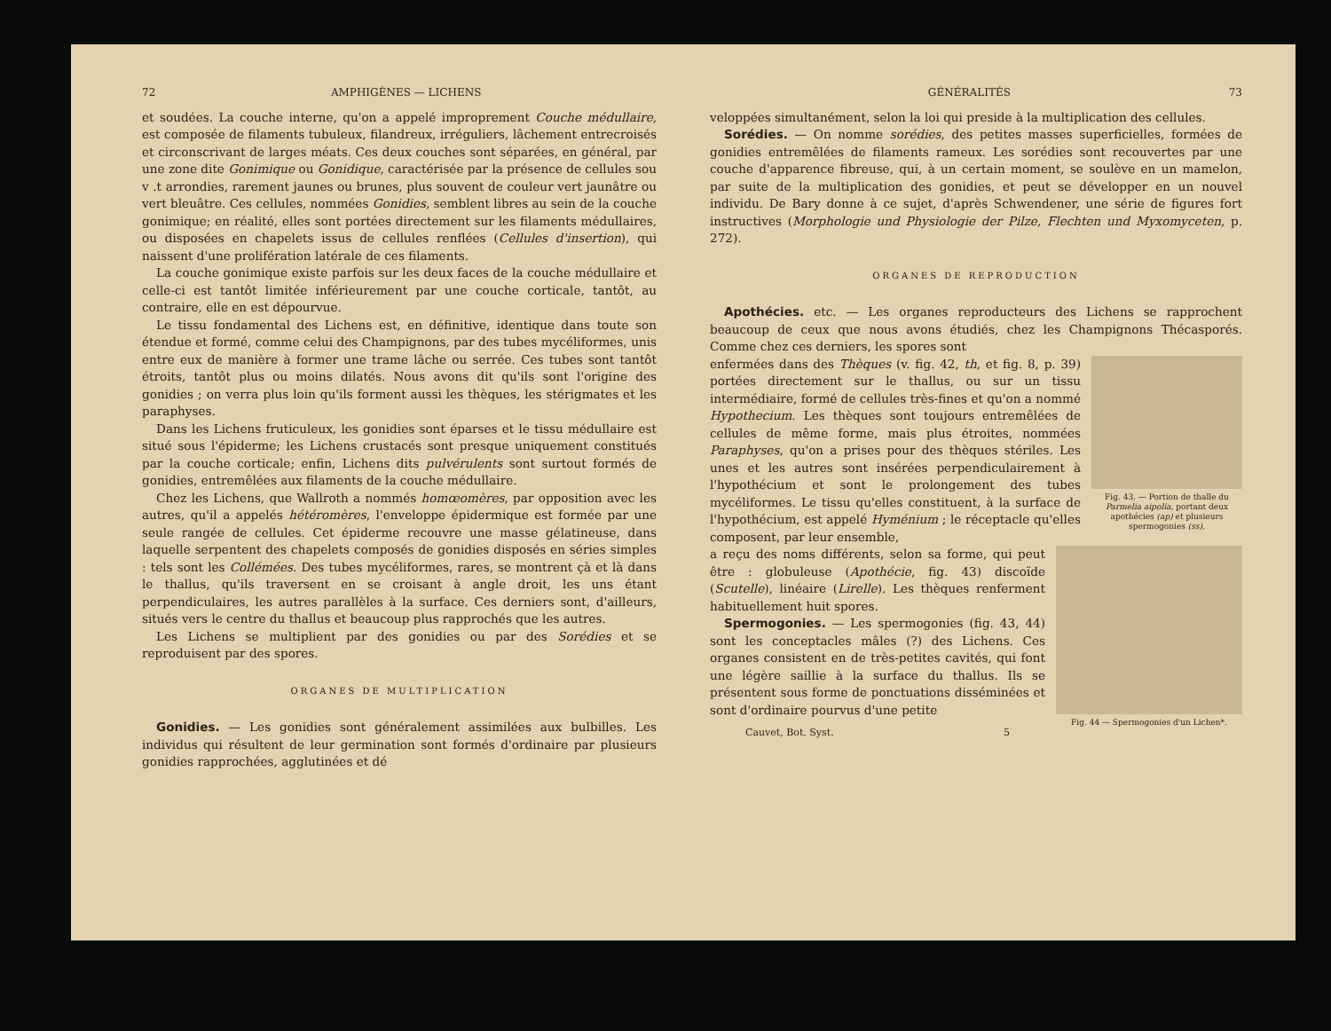72 AMPHIGÈNES — LICHENS
et soudées. La couche interne, qu'on a appelé improprement Couche médullaire, est composée de filaments tubuleux, filandreux, irréguliers, lâchement entrecroisés et circonscrivant de larges méats. Ces deux couches sont séparées, en général, par une zone dite Gonimique ou Gonidique, caractérisée par la présence de cellules sou v .t arrondies, rarement jaunes ou brunes, plus souvent de couleur vert jaunâtre ou vert bleuâtre. Ces cellules, nommées Gonidies, semblent libres au sein de la couche gonimique; en réalité, elles sont portées directement sur les filaments médullaires, ou disposées en chapelets issus de cellules renflées (Cellules d'insertion), qui naissent d'une prolifération latérale de ces filaments.
La couche gonimique existe parfois sur les deux faces de la couche médullaire et celle-ci est tantôt limitée inférieurement par une couche corticale, tantôt, au contraire, elle en est dépourvue.
Le tissu fondamental des Lichens est, en définitive, identique dans toute son étendue et formé, comme celui des Champignons, par des tubes mycéliformes, unis entre eux de manière à former une trame lâche ou serrée. Ces tubes sont tantôt étroits, tantôt plus ou moins dilatés. Nous avons dit qu'ils sont l'origine des gonidies ; on verra plus loin qu'ils forment aussi les thèques, les stérigmates et les paraphyses.
Dans les Lichens fruticuleux, les gonidies sont éparses et le tissu médullaire est situé sous l'épiderme; les Lichens crustacés sont presque uniquement constitués par la couche corticale; enfin, Lichens dits pulvérulents sont surtout formés de gonidies, entremêlées aux filaments de la couche médullaire.
Chez les Lichens, que Wallroth a nommés homœomères, par opposition avec les autres, qu'il a appelés hétéromères, l'enveloppe épidermique est formée par une seule rangée de cellules. Cet épiderme recouvre une masse gélatineuse, dans laquelle serpentent des chapelets composés de gonidies disposés en séries simples : tels sont les Collémées. Des tubes mycéliformes, rares, se montrent çà et là dans le thallus, qu'ils traversent en se croisant à angle droit, les uns étant perpendiculaires, les autres parallèles à la surface. Ces derniers sont, d'ailleurs, situés vers le centre du thallus et beaucoup plus rapprochés que les autres.
Les Lichens se multiplient par des gonidies ou par des Sorédies et se reproduisent par des spores.
ORGANES DE MULTIPLICATION
Gonidies. — Les gonidies sont généralement assimilées aux bulbilles. Les individus qui résultent de leur germination sont formés d'ordinaire par plusieurs gonidies rapprochées, agglutinées et dé
GÉNÉRALITÉS 73
veloppées simultanément, selon la loi qui preside à la multiplication des cellules.
Sorédies. — On nomme sorédies, des petites masses superficielles, formées de gonidies entremêlées de filaments rameux. Les sorédies sont recouvertes par une couche d'apparence fibreuse, qui, à un certain moment, se soulève en un mamelon, par suite de la multiplication des gonidies, et peut se développer en un nouvel individu. De Bary donne à ce sujet, d'après Schwendener, une série de figures fort instructives (Morphologie und Physiologie der Pilze, Flechten und Myxomyceten, p. 272).
ORGANES DE REPRODUCTION
Apothécies. etc. — Les organes reproducteurs des Lichens se rapprochent beaucoup de ceux que nous avons étudiés, chez les Champignons Thécasporés. Comme chez ces derniers, les spores sont
Fig. 43. — Portion de thalle du Parmelia aipolia, portant deux apothécies (ap) et plusieurs spermogonies (ss).
enfermées dans des Thèques (v. fig. 42, th, et fig. 8, p. 39) portées directement sur le thallus, ou sur un tissu intermédiaire, formé de cellules très-fines et qu'on a nommé Hypothecium. Les thèques sont toujours entremêlées de cellules de même forme, mais plus étroites, nommées Paraphyses, qu'on a prises pour des thèques stériles. Les unes et les autres sont insérées perpendiculairement à l'hypothécium et sont le prolongement des tubes mycéliformes. Le tissu qu'elles constituent, à la surface de l'hypothécium, est appelé Hyménium ; le réceptacle qu'elles composent, par leur ensemble,
Fig. 44 — Spermogonies d'un Lichen*.
a reçu des noms différents, selon sa forme, qui peut être : globuleuse (Apothécie, fig. 43) discoïde (Scutelle), linéaire (Lirelle). Les thèques renferment habituellement huit spores.
Spermogonies. — Les spermogonies (fig. 43, 44) sont les conceptacles mâles (?) des Lichens. Ces organes consistent en de très-petites cavités, qui font une légère saillie à la surface du thallus. Ils se présentent sous forme de ponctuations disséminées et sont d'ordinaire pourvus d'une petite
Cauvet, Bot. Syst. 5